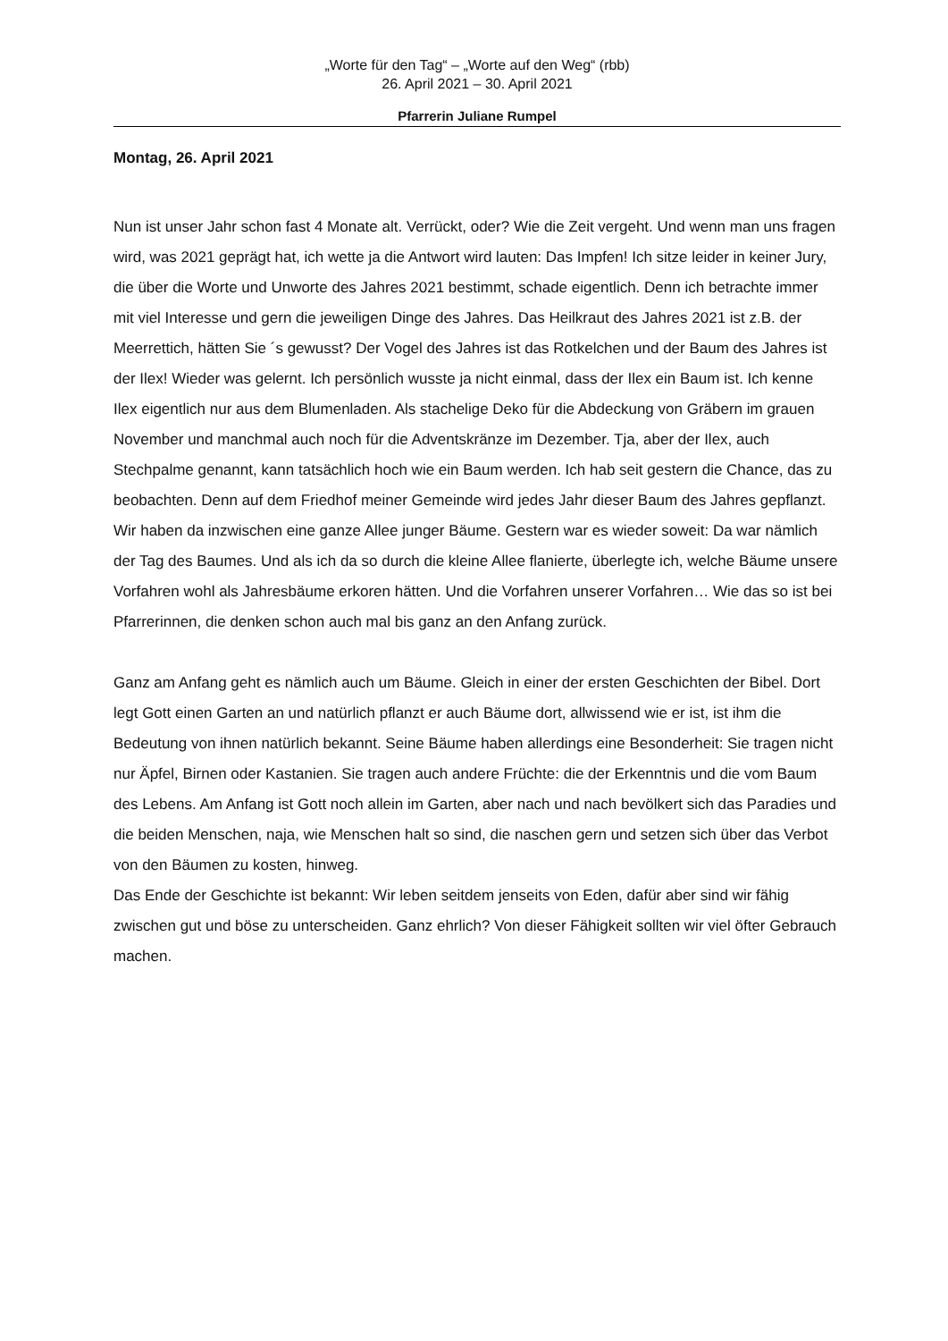„Worte für den Tag“ – „Worte auf den Weg“ (rbb)
26. April 2021 – 30. April 2021
Pfarrerin Juliane Rumpel
Montag, 26. April 2021
Nun ist unser Jahr schon fast 4 Monate alt. Verrückt, oder? Wie die Zeit vergeht. Und wenn man uns fragen wird, was 2021 geprägt hat, ich wette ja die Antwort wird lauten: Das Impfen! Ich sitze leider in keiner Jury, die über die Worte und Unworte des Jahres 2021 bestimmt, schade eigentlich. Denn ich betrachte immer mit viel Interesse und gern die jeweiligen Dinge des Jahres. Das Heilkraut des Jahres 2021 ist z.B. der Meerrettich, hätten Sie ´s gewusst? Der Vogel des Jahres ist das Rotkelchen und der Baum des Jahres ist der Ilex! Wieder was gelernt. Ich persönlich wusste ja nicht einmal, dass der Ilex ein Baum ist. Ich kenne Ilex eigentlich nur aus dem Blumenladen. Als stachelige Deko für die Abdeckung von Gräbern im grauen November und manchmal auch noch für die Adventskränze im Dezember. Tja, aber der Ilex, auch Stechpalme genannt, kann tatsächlich hoch wie ein Baum werden. Ich hab seit gestern die Chance, das zu beobachten. Denn auf dem Friedhof meiner Gemeinde wird jedes Jahr dieser Baum des Jahres gepflanzt. Wir haben da inzwischen eine ganze Allee junger Bäume. Gestern war es wieder soweit: Da war nämlich der Tag des Baumes. Und als ich da so durch die kleine Allee flanierte, überlegte ich, welche Bäume unsere Vorfahren wohl als Jahresbäume erkoren hätten. Und die Vorfahren unserer Vorfahren… Wie das so ist bei Pfarrerinnen, die denken schon auch mal bis ganz an den Anfang zurück.
Ganz am Anfang geht es nämlich auch um Bäume. Gleich in einer der ersten Geschichten der Bibel. Dort legt Gott einen Garten an und natürlich pflanzt er auch Bäume dort, allwissend wie er ist, ist ihm die Bedeutung von ihnen natürlich bekannt. Seine Bäume haben allerdings eine Besonderheit: Sie tragen nicht nur Äpfel, Birnen oder Kastanien. Sie tragen auch andere Früchte: die der Erkenntnis und die vom Baum des Lebens. Am Anfang ist Gott noch allein im Garten, aber nach und nach bevölkert sich das Paradies und die beiden Menschen, naja, wie Menschen halt so sind, die naschen gern und setzen sich über das Verbot von den Bäumen zu kosten, hinweg.
Das Ende der Geschichte ist bekannt: Wir leben seitdem jenseits von Eden, dafür aber sind wir fähig zwischen gut und böse zu unterscheiden. Ganz ehrlich? Von dieser Fähigkeit sollten wir viel öfter Gebrauch machen.